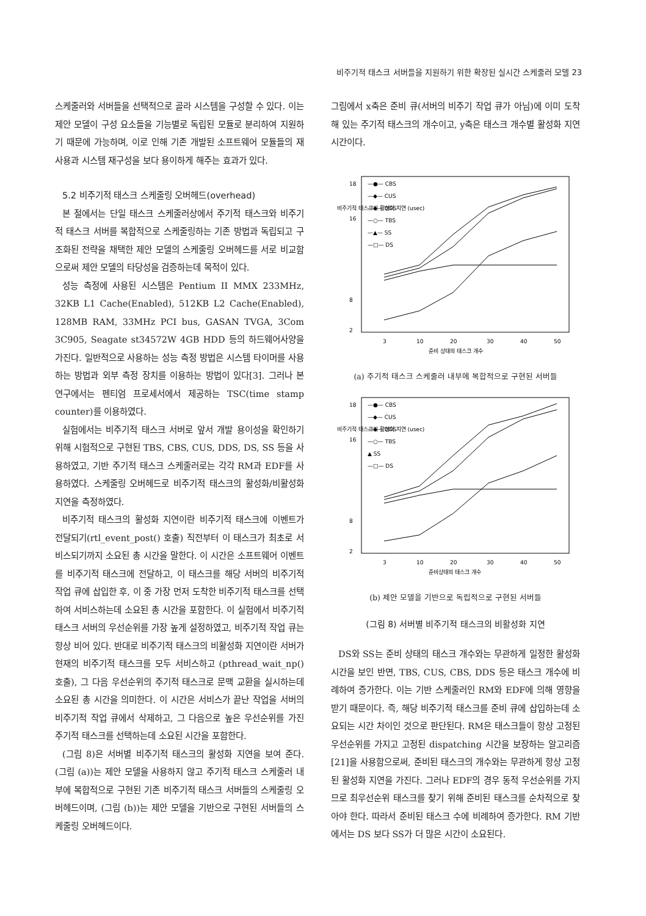비주기적 태스크 서버들을 지원하기 위한 확장된 실시간 스케줄러 모델 23
스케줄러와 서버들을 선택적으로 골라 시스템을 구성할 수 있다. 이는 제안 모델이 구성 요소들을 기능별로 독립된 모듈로 분리하여 지원하기 때문에 가능하며, 이로 인해 기존 개발된 소프트웨어 모듈들의 재사용과 시스템 재구성을 보다 용이하게 해주는 효과가 있다.
5.2 비주기적 태스크 스케줄링 오버헤드(overhead)
본 절에서는 단일 태스크 스케줄러상에서 주기적 태스크와 비주기적 태스크 서버를 복합적으로 스케줄링하는 기존 방법과 독립되고 구조화된 전략을 채택한 제안 모델의 스케줄링 오버헤드를 서로 비교함으로써 제안 모델의 타당성을 검증하는데 목적이 있다.
성능 측정에 사용된 시스템은 Pentium II MMX 233MHz, 32KB L1 Cache(Enabled), 512KB L2 Cache(Enabled), 128MB RAM, 33MHz PCI bus, GASAN TVGA, 3Com 3C905, Seagate st34572W 4GB HDD 등의 하드웨어사양을 가진다. 일반적으로 사용하는 성능 측정 방법은 시스템 타이머를 사용하는 방법과 외부 측정 장치를 이용하는 방법이 있다[3]. 그러나 본 연구에서는 펜티엄 프로세서에서 제공하는 TSC(time stamp counter)를 이용하였다.
실험에서는 비주기적 태스크 서버로 앞서 개발 용이성을 확인하기 위해 시험적으로 구현된 TBS, CBS, CUS, DDS, DS, SS 등을 사용하였고, 기반 주기적 태스크 스케줄러로는 각각 RM과 EDF를 사용하였다. 스케줄링 오버헤드로 비주기적 태스크의 활성화/비활성화 지연을 측정하였다.
비주기적 태스크의 활성화 지연이란 비주기적 태스크에 이벤트가 전달되기(rtl_event_post() 호출) 직전부터 이 태스크가 최초로 서비스되기까지 소요된 총 시간을 말한다. 이 시간은 소프트웨어 이벤트를 비주기적 태스크에 전달하고, 이 태스크를 해당 서버의 비주기적 작업 큐에 삽입한 후, 이 중 가장 먼저 도착한 비주기적 태스크를 선택하여 서비스하는데 소요된 총 시간을 포함한다. 이 실험에서 비주기적 태스크 서버의 우선순위를 가장 높게 설정하였고, 비주기적 작업 큐는 항상 비어 있다. 반대로 비주기적 태스크의 비활성화 지연이란 서버가 현재의 비주기적 태스크를 모두 서비스하고 (pthread_wait_np() 호출), 그 다음 우선순위의 주기적 태스크로 문맥 교환을 실시하는데 소요된 총 시간을 의미한다. 이 시간은 서비스가 끝난 작업을 서버의 비주기적 작업 큐에서 삭제하고, 그 다음으로 높은 우선순위를 가진 주기적 태스크를 선택하는데 소요된 시간을 포함한다.
(그림 8)은 서버별 비주기적 태스크의 활성화 지연을 보여 준다. (그림 (a))는 제안 모델을 사용하지 않고 주기적 태스크 스케줄러 내부에 복합적으로 구현된 기존 비주기적 태스크 서버들의 스케줄링 오버헤드이며, (그림 (b))는 제안 모델을 기반으로 구현된 서버들의 스케줄링 오버헤드이다.
그림에서 x축은 준비 큐(서버의 비주기 작업 큐가 아님)에 이미 도착해 있는 주기적 태스크의 개수이고, y축은 태스크 개수별 활성화 지연 시간이다.
비주기적 태스크의 활성화 지연 (usec)
18
16
8
2
3
10
20
30
40
50
준비 상태의 태스크 개수
—●— CBS
—◆— CUS
—◆— DDS
—○— TBS
—▲— SS
—□— DS
(a) 주기적 태스크 스케줄러 내부에 복합적으로 구현된 서버들
비주기적 태스크의 활성화 지연 (usec)
18
16
8
2
3
10
20
30
40
50
준비상태의 태스크 개수
—●— CBS
—◆— CUS
—◆— DDS
—○— TBS
▲ SS
—□— DS
(b) 제안 모델을 기반으로 독립적으로 구현된 서버들
(그림 8) 서버별 비주기적 태스크의 비활성화 지연
DS와 SS는 준비 상태의 태스크 개수와는 무관하게 일정한 활성화 시간을 보인 반면, TBS, CUS, CBS, DDS 등은 태스크 개수에 비례하여 증가한다. 이는 기반 스케줄러인 RM와 EDF에 의해 영향을 받기 때문이다. 즉, 해당 비주기적 태스크를 준비 큐에 삽입하는데 소요되는 시간 차이인 것으로 판단된다. RM은 태스크들이 항상 고정된 우선순위를 가지고 고정된 dispatching 시간을 보장하는 알고리즘[21]을 사용함으로써, 준비된 태스크의 개수와는 무관하게 항상 고정된 활성화 지연을 가진다. 그러나 EDF의 경우 동적 우선순위를 가지므로 최우선순위 태스크를 찾기 위해 준비된 태스크를 순차적으로 찾아야 한다. 따라서 준비된 태스크 수에 비례하여 증가한다. RM 기반에서는 DS 보다 SS가 더 많은 시간이 소요된다.